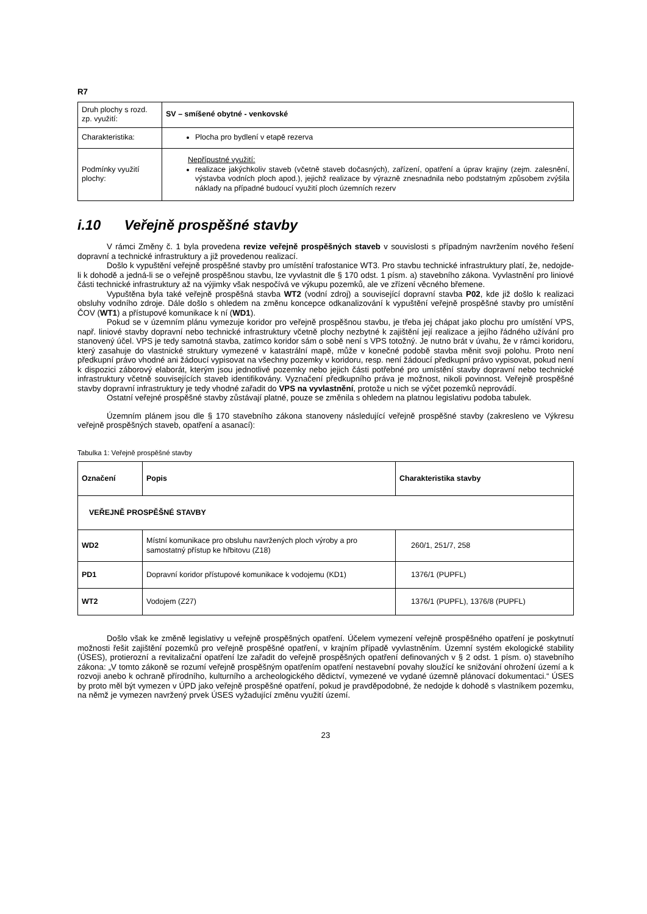R7
| Druh plochy s rozd. zp. využití: | SV – smíšené obytné - venkovské |
| Charakteristika: | Plocha pro bydlení v etapě rezerva |
| Podmínky využití plochy: | Nepřípustné využití: realizace jakýchkoliv staveb (včetně staveb dočasných), zařízení, opatření a úprav krajiny (zejm. zalesnění, výstavba vodních ploch apod.), jejichž realizace by výrazně znesnadnila nebo podstatným způsobem zvýšila náklady na případné budoucí využití ploch územních rezerv |
i.10 Veřejně prospěšné stavby
V rámci Změny č. 1 byla provedena revize veřejně prospěšných staveb v souvislosti s případným navržením nového řešení dopravní a technické infrastruktury a již provedenou realizací.
Došlo k vypuštění veřejně prospěšné stavby pro umístění trafostanice WT3. Pro stavbu technické infrastruktury platí, že, nedojde-li k dohodě a jedná-li se o veřejně prospěšnou stavbu, lze vyvlastnit dle § 170 odst. 1 písm. a) stavebního zákona. Vyvlastnění pro liniové části technické infrastruktury až na výjimky však nespočívá ve výkupu pozemků, ale ve zřízení věcného břemene.
Vypuštěna byla také veřejně prospěšná stavba WT2 (vodní zdroj) a související dopravní stavba P02, kde již došlo k realizaci obsluhy vodního zdroje. Dále došlo s ohledem na změnu koncepce odkanalizování k vypuštění veřejně prospěšné stavby pro umístění ČOV (WT1) a přístupové komunikace k ní (WD1).
Pokud se v územním plánu vymezuje koridor pro veřejně prospěšnou stavbu, je třeba jej chápat jako plochu pro umístění VPS, např. liniové stavby dopravní nebo technické infrastruktury včetně plochy nezbytné k zajištění její realizace a jejího řádného užívání pro stanovený účel. VPS je tedy samotná stavba, zatímco koridor sám o sobě není s VPS totožný. Je nutno brát v úvahu, že v rámci koridoru, který zasahuje do vlastnické struktury vymezené v katastrální mapě, může v konečné podobě stavba měnit svoji polohu. Proto není předkupní právo vhodné ani žádoucí vypisovat na všechny pozemky v koridoru, resp. není žádoucí předkupní právo vypisovat, pokud není k dispozici záborový elaborát, kterým jsou jednotlivé pozemky nebo jejich části potřebné pro umístění stavby dopravní nebo technické infrastruktury včetně souvisejících staveb identifikovány. Vyznačení předkupního práva je možnost, nikoli povinnost. Veřejně prospěšné stavby dopravní infrastruktury je tedy vhodné zařadit do VPS na vyvlastnění, protože u nich se výčet pozemků neprovádí.
Ostatní veřejné prospěšné stavby zůstávají platné, pouze se změnila s ohledem na platnou legislativu podoba tabulek.
Územním plánem jsou dle § 170 stavebního zákona stanoveny následující veřejně prospěšné stavby (zakresleno ve Výkresu veřejně prospěšných staveb, opatření a asanací):
Tabulka 1: Veřejně prospěšné stavby
| Označení | Popis | Charakteristika stavby |
| --- | --- | --- |
| VEŘEJNĚ PROSPĚŠNÉ STAVBY | | |
| WD2 | Místní komunikace pro obsluhu navržených ploch výroby a pro samostatný přístup ke hřbitovu (Z18) | 260/1, 251/7, 258 |
| PD1 | Dopravní koridor přístupové komunikace k vodojemu (KD1) | 1376/1 (PUPFL) |
| WT2 | Vodojem (Z27) | 1376/1 (PUPFL), 1376/8 (PUPFL) |
Došlo však ke změně legislativy u veřejně prospěšných opatření. Účelem vymezení veřejně prospěšného opatření je poskytnutí možnosti řešit zajištění pozemků pro veřejně prospěšné opatření, v krajním případě vyvlastněním. Územní systém ekologické stability (ÚSES), protierozní a revitalizační opatření lze zařadit do veřejně prospěšných opatření definovaných v § 2 odst. 1 písm. o) stavebního zákona: „V tomto zákoně se rozumí veřejně prospěšným opatřením opatření nestavební povahy sloužící ke snižování ohrožení území a k rozvoji anebo k ochraně přírodního, kulturního a archeologického dědictví, vymezené ve vydané územně plánovací dokumentaci.“ ÚSES by proto měl být vymezen v ÚPD jako veřejně prospěšné opatření, pokud je pravděpodobné, že nedojde k dohodě s vlastníkem pozemku, na němž je vymezen navržený prvek ÚSES vyžadující změnu využití území.
23